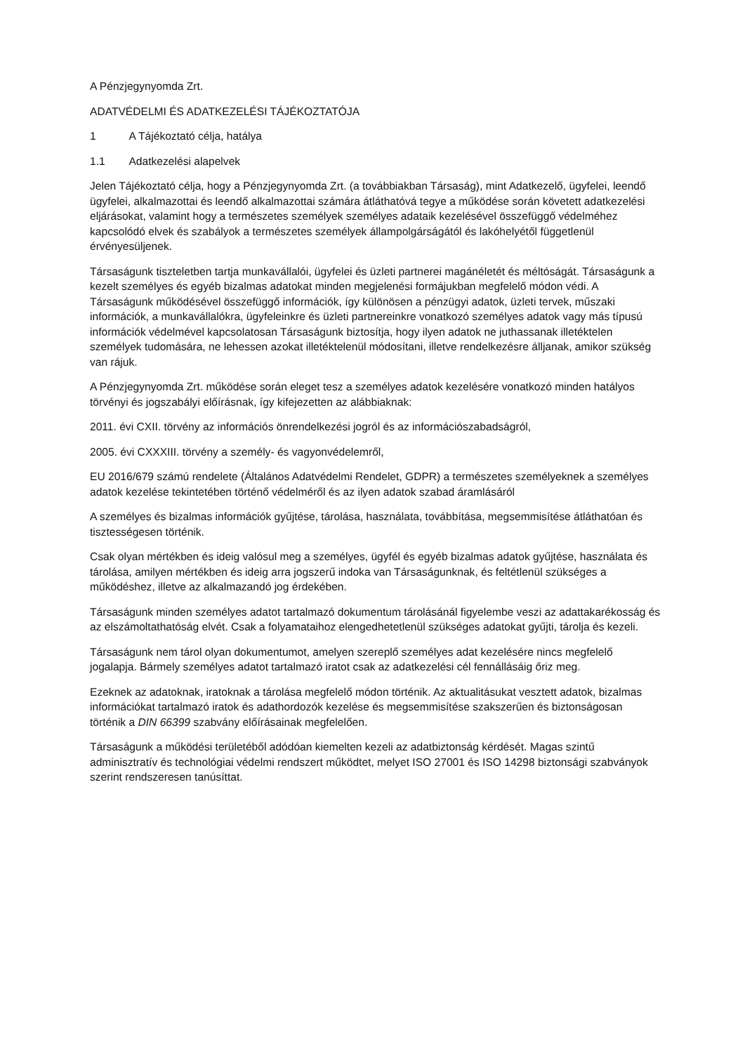A Pénzjegynyomda Zrt.
ADATVÉDELMI ÉS ADATKEZELÉSI TÁJÉKOZTATÓJA
1 A Tájékoztató célja, hatálya
1.1 Adatkezelési alapelvek
Jelen Tájékoztató célja, hogy a Pénzjegynyomda Zrt. (a továbbiakban Társaság), mint Adatkezelő, ügyfelei, leendő ügyfelei, alkalmazottai és leendő alkalmazottai számára átláthatóvá tegye a működése során követett adatkezelési eljárásokat, valamint hogy a természetes személyek személyes adataik kezelésével összefüggő védelméhez kapcsolódó elvek és szabályok a természetes személyek állampolgárságától és lakóhelyétől függetlenül érvényesüljenek.
Társaságunk tiszteletben tartja munkavállalói, ügyfelei és üzleti partnerei magánéletét és méltóságát. Társaságunk a kezelt személyes és egyéb bizalmas adatokat minden megjelenési formájukban megfelelő módon védi. A Társaságunk működésével összefüggő információk, így különösen a pénzügyi adatok, üzleti tervek, műszaki információk, a munkavállalókra, ügyfeleinkre és üzleti partnereinkre vonatkozó személyes adatok vagy más típusú információk védelmével kapcsolatosan Társaságunk biztosítja, hogy ilyen adatok ne juthassanak illetéktelen személyek tudomására, ne lehessen azokat illetéktelenül módosítani, illetve rendelkezésre álljanak, amikor szükség van rájuk.
A Pénzjegynyomda Zrt. működése során eleget tesz a személyes adatok kezelésére vonatkozó minden hatályos törvényi és jogszabályi előírásnak, így kifejezetten az alábbiaknak:
2011. évi CXII. törvény az információs önrendelkezési jogról és az információszabadságról,
2005. évi CXXXIII. törvény a személy- és vagyonvédelemről,
EU 2016/679 számú rendelete (Általános Adatvédelmi Rendelet, GDPR) a természetes személyeknek a személyes adatok kezelése tekintetében történő védelméről és az ilyen adatok szabad áramlásáról
A személyes és bizalmas információk gyűjtése, tárolása, használata, továbbítása, megsemmisítése átláthatóan és tisztességesen történik.
Csak olyan mértékben és ideig valósul meg a személyes, ügyfél és egyéb bizalmas adatok gyűjtése, használata és tárolása, amilyen mértékben és ideig arra jogszerű indoka van Társaságunknak, és feltétlenül szükséges a működéshez, illetve az alkalmazandó jog érdekében.
Társaságunk minden személyes adatot tartalmazó dokumentum tárolásánál figyelembe veszi az adattakarékosság és az elszámoltathatóság elvét. Csak a folyamataihoz elengedhetetlenül szükséges adatokat gyűjti, tárolja és kezeli.
Társaságunk nem tárol olyan dokumentumot, amelyen szereplő személyes adat kezelésére nincs megfelelő jogalapja. Bármely személyes adatot tartalmazó iratot csak az adatkezelési cél fennállásáig őriz meg.
Ezeknek az adatoknak, iratoknak a tárolása megfelelő módon történik. Az aktualitásukat vesztett adatok, bizalmas információkat tartalmazó iratok és adathordozók kezelése és megsemmisítése szakszerűen és biztonságosan történik a DIN 66399 szabvány előírásainak megfelelően.
Társaságunk a működési területéből adódóan kiemelten kezeli az adatbiztonság kérdését. Magas szintű adminisztratív és technológiai védelmi rendszert működtet, melyet ISO 27001 és ISO 14298 biztonsági szabványok szerint rendszeresen tanúsíttat.